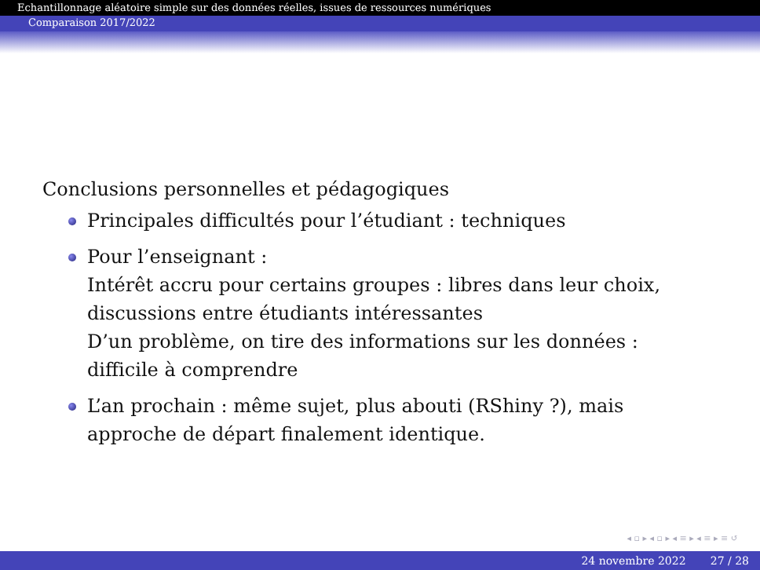Echantillonnage aléatoire simple sur des données réelles, issues de ressources numériques
Comparaison 2017/2022
Conclusions personnelles et pédagogiques
Principales difficultés pour l’étudiant : techniques
Pour l’enseignant :
Intérêt accru pour certains groupes : libres dans leur choix, discussions entre étudiants intéressantes
D’un problème, on tire des informations sur les données : difficile à comprendre
L’an prochain : même sujet, plus abouti (RShiny ?), mais approche de départ finalement identique.
◂ ▫ ▸ ◂ ▫ ▸ ◂ ≡ ▸ ◂ ≡ ▸ ≡ ↺
24 novembre 2022 27 / 28